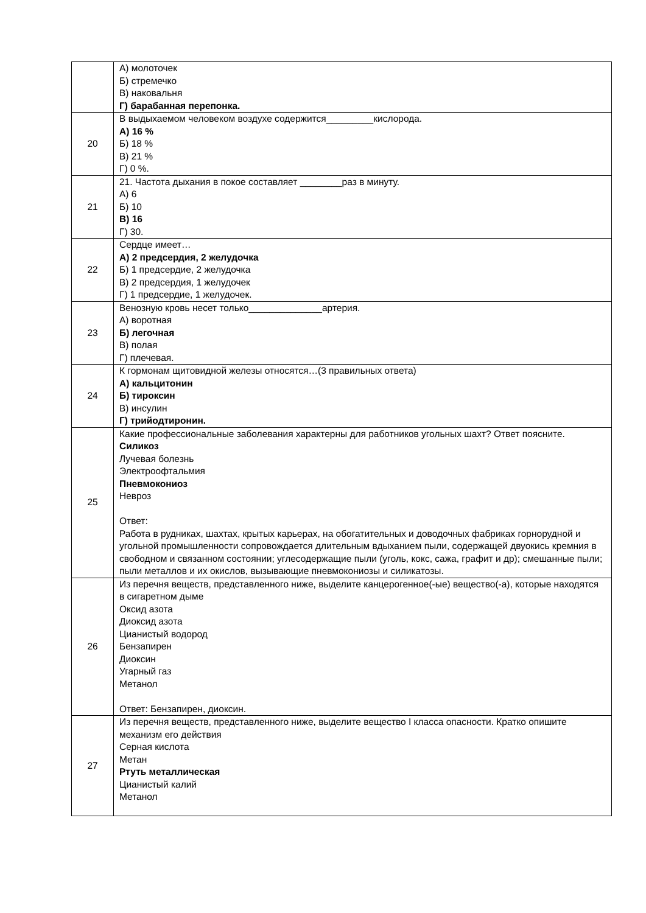| | А) молоточек Б) стремечко В) наковальня Г) барабанная перепонка. |
| 20 | В выдыхаемом человеком воздухе содержится_________кислорода. А) 16 % Б) 18 % В) 21 % Г) 0 %. |
| 21 | 21. Частота дыхания в покое составляет ________раз в минуту. А) 6 Б) 10 В) 16 Г) 30. |
| 22 | Сердце имеет… А) 2 предсердия, 2 желудочка Б) 1 предсердие, 2 желудочка В) 2 предсердия, 1 желудочек Г) 1 предсердие, 1 желудочек. |
| 23 | Венозную кровь несет только______________артерия. А) воротная Б) легочная В) полая Г) плечевая. |
| 24 | К гормонам щитовидной железы относятся…(3 правильных ответа) А) кальцитонин Б) тироксин В) инсулин Г) трийодтиронин. |
| 25 | Какие профессиональные заболевания характерны для работников угольных шахт? Ответ поясните. Силикоз Лучевая болезнь Электроофтальмия Пневмокониоз Невроз Ответ: Работа в рудниках, шахтах, крытых карьерах, на обогатительных и доводочных фабриках горнорудной и угольной промышленности сопровождается длительным вдыханием пыли, содержащей двуокись кремния в свободном и связанном состоянии; углесодержащие пыли (уголь, кокс, сажа, графит и др); смешанные пыли; пыли металлов и их окислов, вызывающие пневмокониозы и силикатозы. |
| 26 | Из перечня веществ, представленного ниже, выделите канцерогенное(-ые) вещество(-а), которые находятся в сигаретном дыме Оксид азота Диоксид азота Цианистый водород Бензапирен Диоксин Угарный газ Метанол Ответ: Бензапирен, диоксин. |
| 27 | Из перечня веществ, представленного ниже, выделите вещество I класса опасности. Кратко опишите механизм его действия Серная кислота Метан Ртуть металлическая Цианистый калий Метанол |